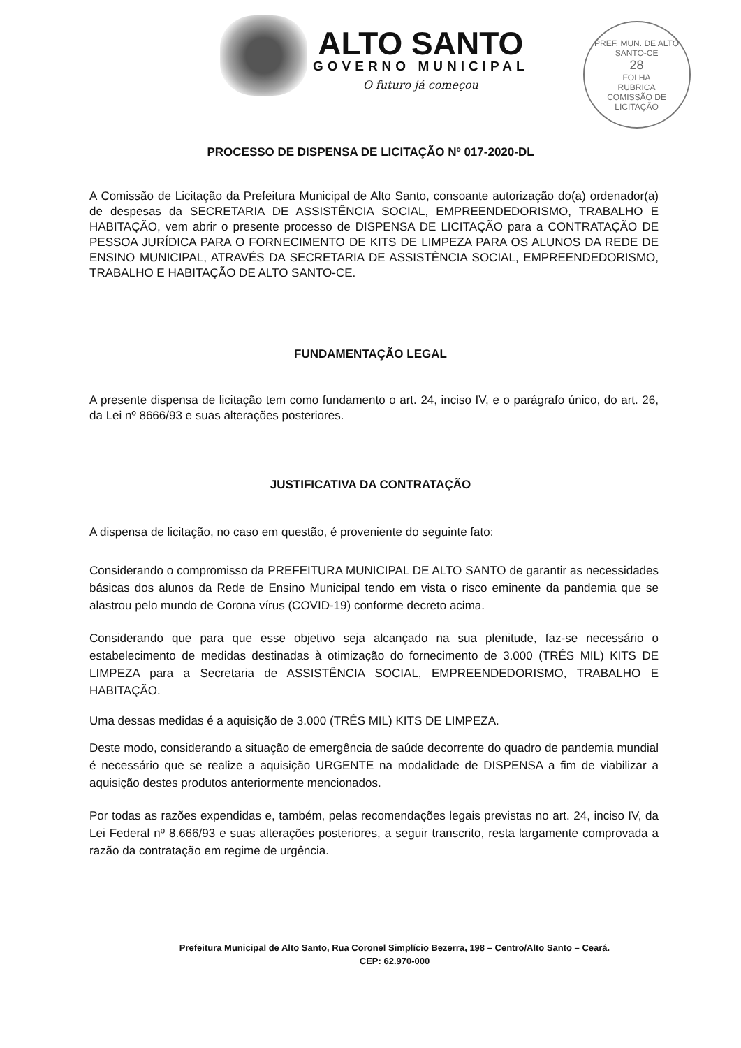ALTO SANTO
GOVERNO MUNICIPAL
O futuro já começou
PREF. MUN. DE ALTO SANTO-CE
28
FOLHA
RUBRICA
COMISSÃO DE LICITAÇÃO
PROCESSO DE DISPENSA DE LICITAÇÃO Nº 017-2020-DL
A Comissão de Licitação da Prefeitura Municipal de Alto Santo, consoante autorização do(a) ordenador(a) de despesas da SECRETARIA DE ASSISTÊNCIA SOCIAL, EMPREENDEDORISMO, TRABALHO E HABITAÇÃO, vem abrir o presente processo de DISPENSA DE LICITAÇÃO para a CONTRATAÇÃO DE PESSOA JURÍDICA PARA O FORNECIMENTO DE KITS DE LIMPEZA PARA OS ALUNOS DA REDE DE ENSINO MUNICIPAL, ATRAVÉS DA SECRETARIA DE ASSISTÊNCIA SOCIAL, EMPREENDEDORISMO, TRABALHO E HABITAÇÃO DE ALTO SANTO-CE.
FUNDAMENTAÇÃO LEGAL
A presente dispensa de licitação tem como fundamento o art. 24, inciso IV, e o parágrafo único, do art. 26, da Lei nº 8666/93 e suas alterações posteriores.
JUSTIFICATIVA DA CONTRATAÇÃO
A dispensa de licitação, no caso em questão, é proveniente do seguinte fato:
Considerando o compromisso da PREFEITURA MUNICIPAL DE ALTO SANTO de garantir as necessidades básicas dos alunos da Rede de Ensino Municipal tendo em vista o risco eminente da pandemia que se alastrou pelo mundo de Corona vírus (COVID-19) conforme decreto acima.
Considerando que para que esse objetivo seja alcançado na sua plenitude, faz-se necessário o estabelecimento de medidas destinadas à otimização do fornecimento de 3.000 (TRÊS MIL) KITS DE LIMPEZA para a Secretaria de ASSISTÊNCIA SOCIAL, EMPREENDEDORISMO, TRABALHO E HABITAÇÃO.
Uma dessas medidas é a aquisição de 3.000 (TRÊS MIL) KITS DE LIMPEZA.
Deste modo, considerando a situação de emergência de saúde decorrente do quadro de pandemia mundial é necessário que se realize a aquisição URGENTE na modalidade de DISPENSA a fim de viabilizar a aquisição destes produtos anteriormente mencionados.
Por todas as razões expendidas e, também, pelas recomendações legais previstas no art. 24, inciso IV, da Lei Federal nº 8.666/93 e suas alterações posteriores, a seguir transcrito, resta largamente comprovada a razão da contratação em regime de urgência.
Prefeitura Municipal de Alto Santo, Rua Coronel Simplício Bezerra, 198 – Centro/Alto Santo – Ceará.
CEP: 62.970-000